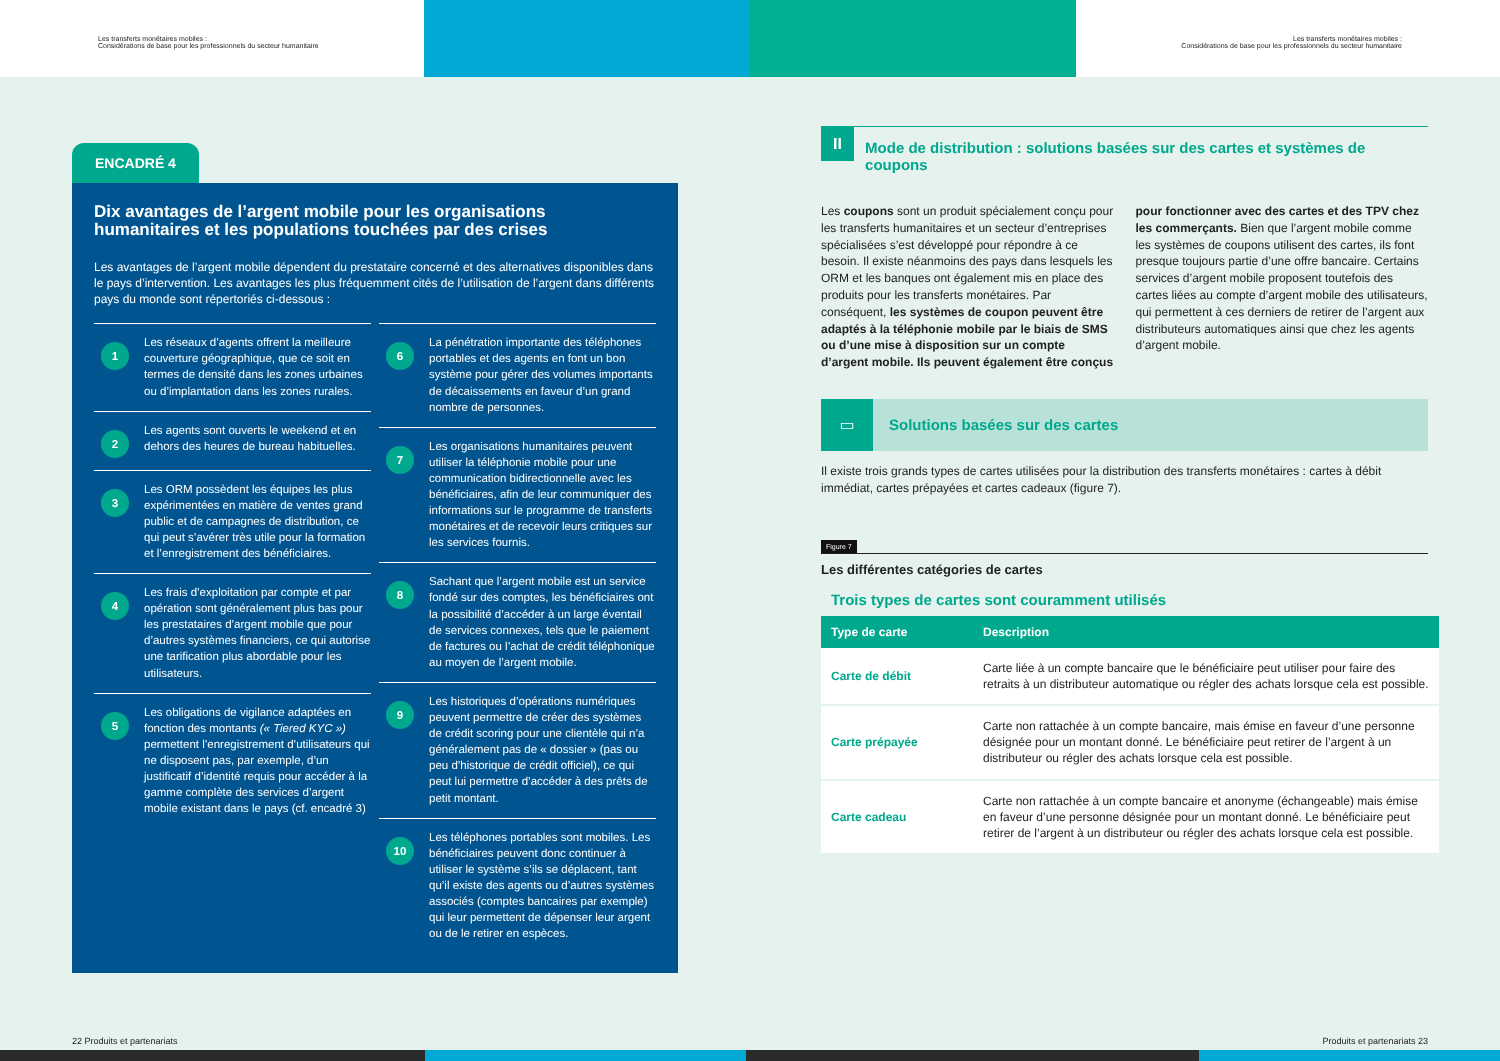Les transferts monétaires mobiles :
Considérations de base pour les professionnels du secteur humanitaire
Les transferts monétaires mobiles :
Considérations de base pour les professionnels du secteur humanitaire
ENCADRÉ 4
Dix avantages de l’argent mobile pour les organisations humanitaires et les populations touchées par des crises
Les avantages de l’argent mobile dépendent du prestataire concerné et des alternatives disponibles dans le pays d’intervention. Les avantages les plus fréquemment cités de l’utilisation de l’argent dans différents pays du monde sont répertoriés ci-dessous :
1
Les réseaux d’agents offrent la meilleure couverture géographique, que ce soit en termes de densité dans les zones urbaines ou d’implantation dans les zones rurales.
2
Les agents sont ouverts le weekend et en dehors des heures de bureau habituelles.
3
Les ORM possèdent les équipes les plus expérimentées en matière de ventes grand public et de campagnes de distribution, ce qui peut s’avérer très utile pour la formation et l’enregistrement des bénéficiaires.
4
Les frais d’exploitation par compte et par opération sont généralement plus bas pour les prestataires d’argent mobile que pour d’autres systèmes financiers, ce qui autorise une tarification plus abordable pour les utilisateurs.
5
Les obligations de vigilance adaptées en fonction des montants (« Tiered KYC ») permettent l’enregistrement d’utilisateurs qui ne disposent pas, par exemple, d’un justificatif d’identité requis pour accéder à la gamme complète des services d’argent mobile existant dans le pays (cf. encadré 3)
6
La pénétration importante des téléphones portables et des agents en font un bon système pour gérer des volumes importants de décaissements en faveur d’un grand nombre de personnes.
7
Les organisations humanitaires peuvent utiliser la téléphonie mobile pour une communication bidirectionnelle avec les bénéficiaires, afin de leur communiquer des informations sur le programme de transferts monétaires et de recevoir leurs critiques sur les services fournis.
8
Sachant que l’argent mobile est un service fondé sur des comptes, les bénéficiaires ont la possibilité d’accéder à un large éventail de services connexes, tels que le paiement de factures ou l’achat de crédit téléphonique au moyen de l’argent mobile.
9
Les historiques d’opérations numériques peuvent permettre de créer des systèmes de crédit scoring pour une clientèle qui n’a généralement pas de « dossier » (pas ou peu d’historique de crédit officiel), ce qui peut lui permettre d’accéder à des prêts de petit montant.
10
Les téléphones portables sont mobiles. Les bénéficiaires peuvent donc continuer à utiliser le système s’ils se déplacent, tant qu’il existe des agents ou d’autres systèmes associés (comptes bancaires par exemple) qui leur permettent de dépenser leur argent ou de le retirer en espèces.
II
Mode de distribution : solutions basées sur des cartes et systèmes de coupons
Les coupons sont un produit spécialement conçu pour les transferts humanitaires et un secteur d’entreprises spécialisées s’est développé pour répondre à ce besoin. Il existe néanmoins des pays dans lesquels les ORM et les banques ont également mis en place des produits pour les transferts monétaires. Par conséquent, les systèmes de coupon peuvent être adaptés à la téléphonie mobile par le biais de SMS ou d’une mise à disposition sur un compte d’argent mobile. Ils peuvent également être conçus pour fonctionner avec des cartes et des TPV chez les commerçants. Bien que l’argent mobile comme les systèmes de coupons utilisent des cartes, ils font presque toujours partie d’une offre bancaire. Certains services d’argent mobile proposent toutefois des cartes liées au compte d’argent mobile des utilisateurs, qui permettent à ces derniers de retirer de l’argent aux distributeurs automatiques ainsi que chez les agents d’argent mobile.
▭
Solutions basées sur des cartes
Il existe trois grands types de cartes utilisées pour la distribution des transferts monétaires : cartes à débit immédiat, cartes prépayées et cartes cadeaux (figure 7).
Figure 7
Les différentes catégories de cartes
Trois types de cartes sont couramment utilisés
| Type de carte | Description |
| --- | --- |
| Carte de débit | Carte liée à un compte bancaire que le bénéficiaire peut utiliser pour faire des retraits à un distributeur automatique ou régler des achats lorsque cela est possible. |
| Carte prépayée | Carte non rattachée à un compte bancaire, mais émise en faveur d’une personne désignée pour un montant donné. Le bénéficiaire peut retirer de l’argent à un distributeur ou régler des achats lorsque cela est possible. |
| Carte cadeau | Carte non rattachée à un compte bancaire et anonyme (échangeable) mais émise en faveur d’une personne désignée pour un montant donné. Le bénéficiaire peut retirer de l’argent à un distributeur ou régler des achats lorsque cela est possible. |
22 Produits et partenariats Produits et partenariats 23